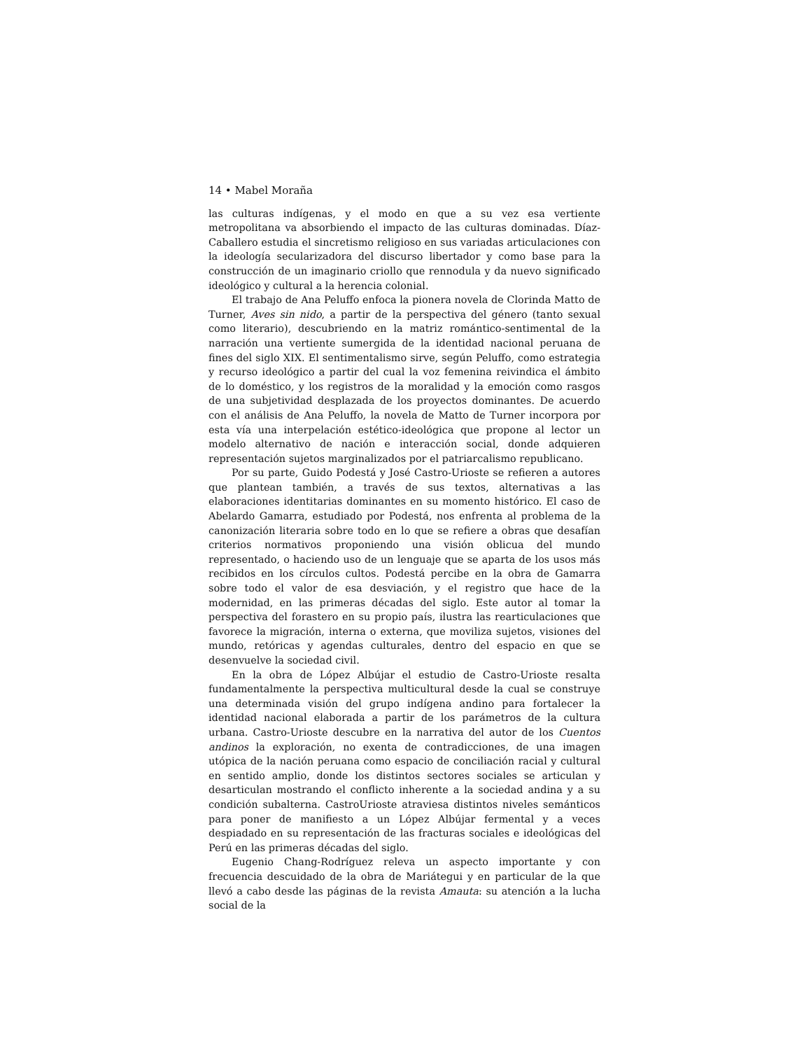14 • Mabel Moraña
las culturas indígenas, y el modo en que a su vez esa vertiente metropolitana va absorbiendo el impacto de las culturas dominadas. Díaz-Caballero estudia el sincretismo religioso en sus variadas articulaciones con la ideología secularizadora del discurso libertador y como base para la construcción de un imaginario criollo que rennodula y da nuevo significado ideológico y cultural a la herencia colonial.
El trabajo de Ana Peluffo enfoca la pionera novela de Clorinda Matto de Turner, Aves sin nido, a partir de la perspectiva del género (tanto sexual como literario), descubriendo en la matriz romántico-sentimental de la narración una vertiente sumergida de la identidad nacional peruana de fines del siglo XIX. El sentimentalismo sirve, según Peluffo, como estrategia y recurso ideológico a partir del cual la voz femenina reivindica el ámbito de lo doméstico, y los registros de la moralidad y la emoción como rasgos de una subjetividad desplazada de los proyectos dominantes. De acuerdo con el análisis de Ana Peluffo, la novela de Matto de Turner incorpora por esta vía una interpelación estético-ideológica que propone al lector un modelo alternativo de nación e interacción social, donde adquieren representación sujetos marginalizados por el patriarcalismo republicano.
Por su parte, Guido Podestá y José Castro-Urioste se refieren a autores que plantean también, a través de sus textos, alternativas a las elaboraciones identitarias dominantes en su momento histórico. El caso de Abelardo Gamarra, estudiado por Podestá, nos enfrenta al problema de la canonización literaria sobre todo en lo que se refiere a obras que desafían criterios normativos proponiendo una visión oblicua del mundo representado, o haciendo uso de un lenguaje que se aparta de los usos más recibidos en los círculos cultos. Podestá percibe en la obra de Gamarra sobre todo el valor de esa desviación, y el registro que hace de la modernidad, en las primeras décadas del siglo. Este autor al tomar la perspectiva del forastero en su propio país, ilustra las rearticulaciones que favorece la migración, interna o externa, que moviliza sujetos, visiones del mundo, retóricas y agendas culturales, dentro del espacio en que se desenvuelve la sociedad civil.
En la obra de López Albújar el estudio de Castro-Urioste resalta fundamentalmente la perspectiva multicultural desde la cual se construye una determinada visión del grupo indígena andino para fortalecer la identidad nacional elaborada a partir de los parámetros de la cultura urbana. Castro-Urioste descubre en la narrativa del autor de los Cuentos andinos la exploración, no exenta de contradicciones, de una imagen utópica de la nación peruana como espacio de conciliación racial y cultural en sentido amplio, donde los distintos sectores sociales se articulan y desarticulan mostrando el conflicto inherente a la sociedad andina y a su condición subalterna. CastroUrioste atraviesa distintos niveles semánticos para poner de manifiesto a un López Albújar fermental y a veces despiadado en su representación de las fracturas sociales e ideológicas del Perú en las primeras décadas del siglo.
Eugenio Chang-Rodríguez releva un aspecto importante y con frecuencia descuidado de la obra de Mariátegui y en particular de la que llevó a cabo desde las páginas de la revista Amauta: su atención a la lucha social de la